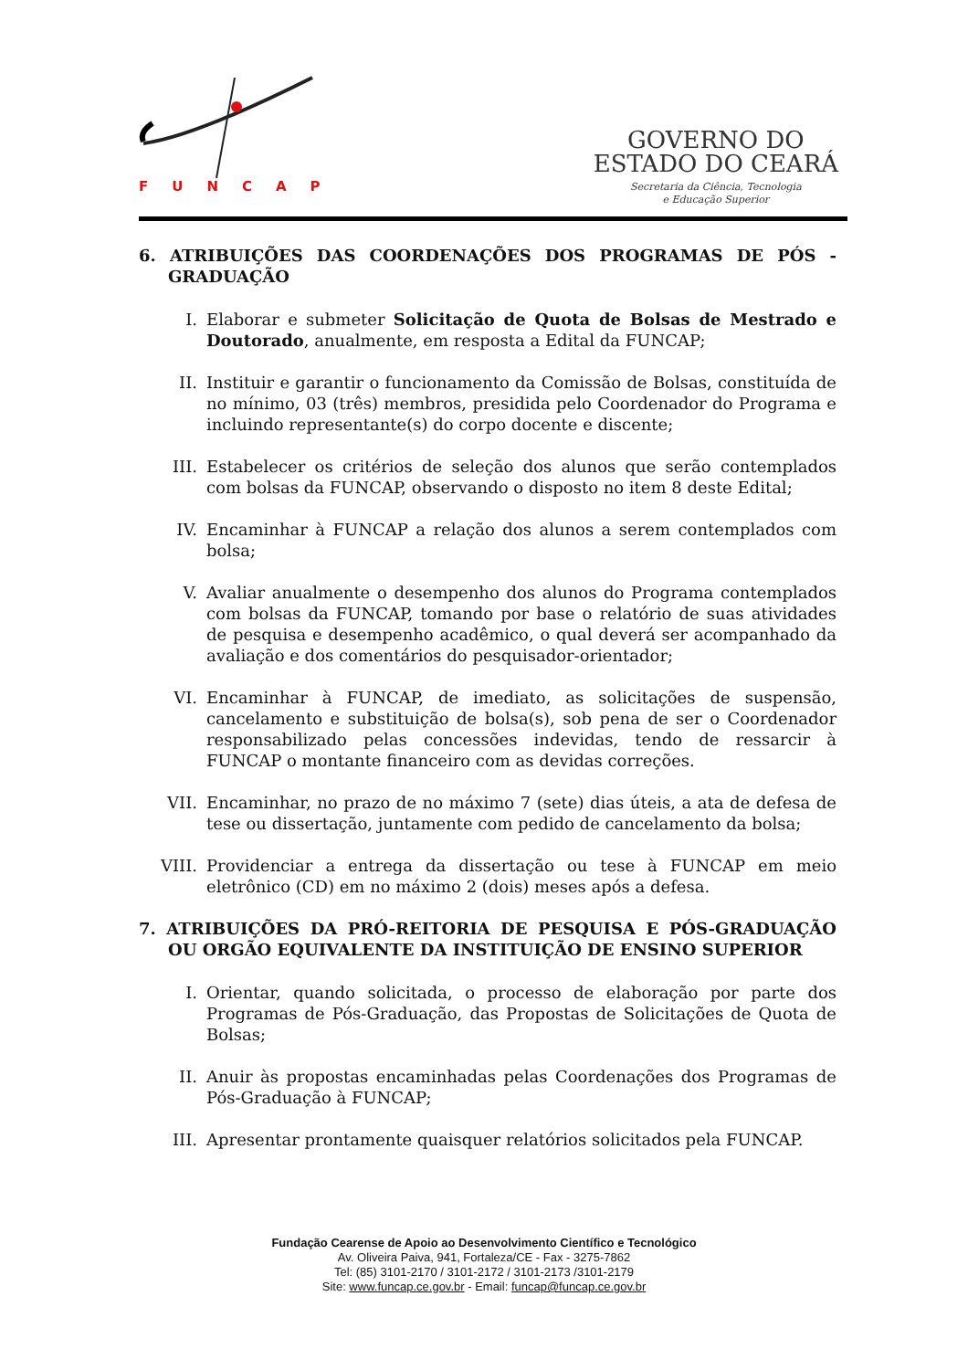FUNCAP
GOVERNO DO
ESTADO DO CEARÁ
Secretaria da Ciência, Tecnologia
e Educação Superior
6. ATRIBUIÇÕES DAS COORDENAÇÕES DOS PROGRAMAS DE PÓS - GRADUAÇÃO
I. Elaborar e submeter Solicitação de Quota de Bolsas de Mestrado e Doutorado, anualmente, em resposta a Edital da FUNCAP;
II. Instituir e garantir o funcionamento da Comissão de Bolsas, constituída de no mínimo, 03 (três) membros, presidida pelo Coordenador do Programa e incluindo representante(s) do corpo docente e discente;
III. Estabelecer os critérios de seleção dos alunos que serão contemplados com bolsas da FUNCAP, observando o disposto no item 8 deste Edital;
IV. Encaminhar à FUNCAP a relação dos alunos a serem contemplados com bolsa;
V. Avaliar anualmente o desempenho dos alunos do Programa contemplados com bolsas da FUNCAP, tomando por base o relatório de suas atividades de pesquisa e desempenho acadêmico, o qual deverá ser acompanhado da avaliação e dos comentários do pesquisador-orientador;
VI. Encaminhar à FUNCAP, de imediato, as solicitações de suspensão, cancelamento e substituição de bolsa(s), sob pena de ser o Coordenador responsabilizado pelas concessões indevidas, tendo de ressarcir à FUNCAP o montante financeiro com as devidas correções.
VII. Encaminhar, no prazo de no máximo 7 (sete) dias úteis, a ata de defesa de tese ou dissertação, juntamente com pedido de cancelamento da bolsa;
VIII. Providenciar a entrega da dissertação ou tese à FUNCAP em meio eletrônico (CD) em no máximo 2 (dois) meses após a defesa.
7. ATRIBUIÇÕES DA PRÓ-REITORIA DE PESQUISA E PÓS-GRADUAÇÃO OU ORGÃO EQUIVALENTE DA INSTITUIÇÃO DE ENSINO SUPERIOR
I. Orientar, quando solicitada, o processo de elaboração por parte dos Programas de Pós-Graduação, das Propostas de Solicitações de Quota de Bolsas;
II. Anuir às propostas encaminhadas pelas Coordenações dos Programas de Pós-Graduação à FUNCAP;
III. Apresentar prontamente quaisquer relatórios solicitados pela FUNCAP.
Fundação Cearense de Apoio ao Desenvolvimento Científico e Tecnológico
Av. Oliveira Paiva, 941, Fortaleza/CE - Fax - 3275-7862
Tel: (85) 3101-2170 / 3101-2172 / 3101-2173 /3101-2179
Site: www.funcap.ce.gov.br - Email: funcap@funcap.ce.gov.br